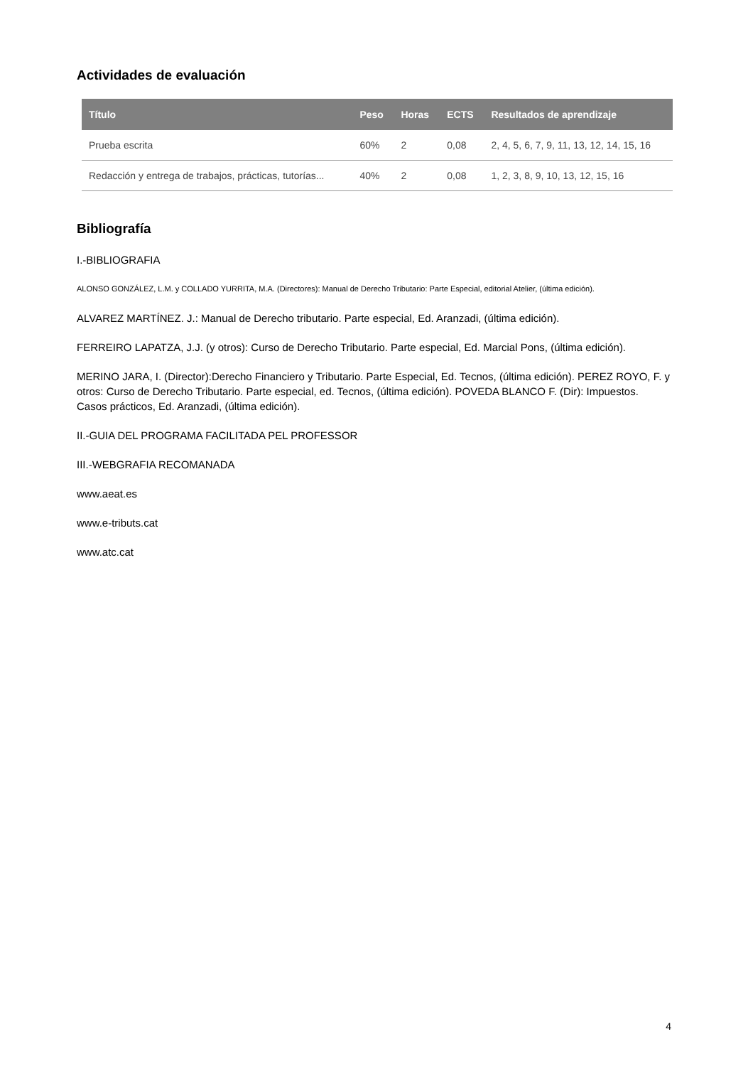Actividades de evaluación
| Título | Peso | Horas | ECTS | Resultados de aprendizaje |
| --- | --- | --- | --- | --- |
| Prueba escrita | 60% | 2 | 0,08 | 2, 4, 5, 6, 7, 9, 11, 13, 12, 14, 15, 16 |
| Redacción y entrega de trabajos, prácticas, tutorías... | 40% | 2 | 0,08 | 1, 2, 3, 8, 9, 10, 13, 12, 15, 16 |
Bibliografía
I.-BIBLIOGRAFIA
ALONSO GONZÁLEZ, L.M. y COLLADO YURRITA, M.A. (Directores): Manual de Derecho Tributario: Parte Especial, editorial Atelier, (última edición).
ALVAREZ MARTÍNEZ. J.: Manual de Derecho tributario. Parte especial, Ed. Aranzadi, (última edición).
FERREIRO LAPATZA, J.J. (y otros): Curso de Derecho Tributario. Parte especial, Ed. Marcial Pons, (última edición).
MERINO JARA, I. (Director):Derecho Financiero y Tributario. Parte Especial, Ed. Tecnos, (última edición). PEREZ ROYO, F. y otros: Curso de Derecho Tributario. Parte especial, ed. Tecnos, (última edición). POVEDA BLANCO F. (Dir): Impuestos. Casos prácticos, Ed. Aranzadi, (última edición).
II.-GUIA DEL PROGRAMA FACILITADA PEL PROFESSOR
III.-WEBGRAFIA RECOMANADA
www.aeat.es
www.e-tributs.cat
www.atc.cat
4